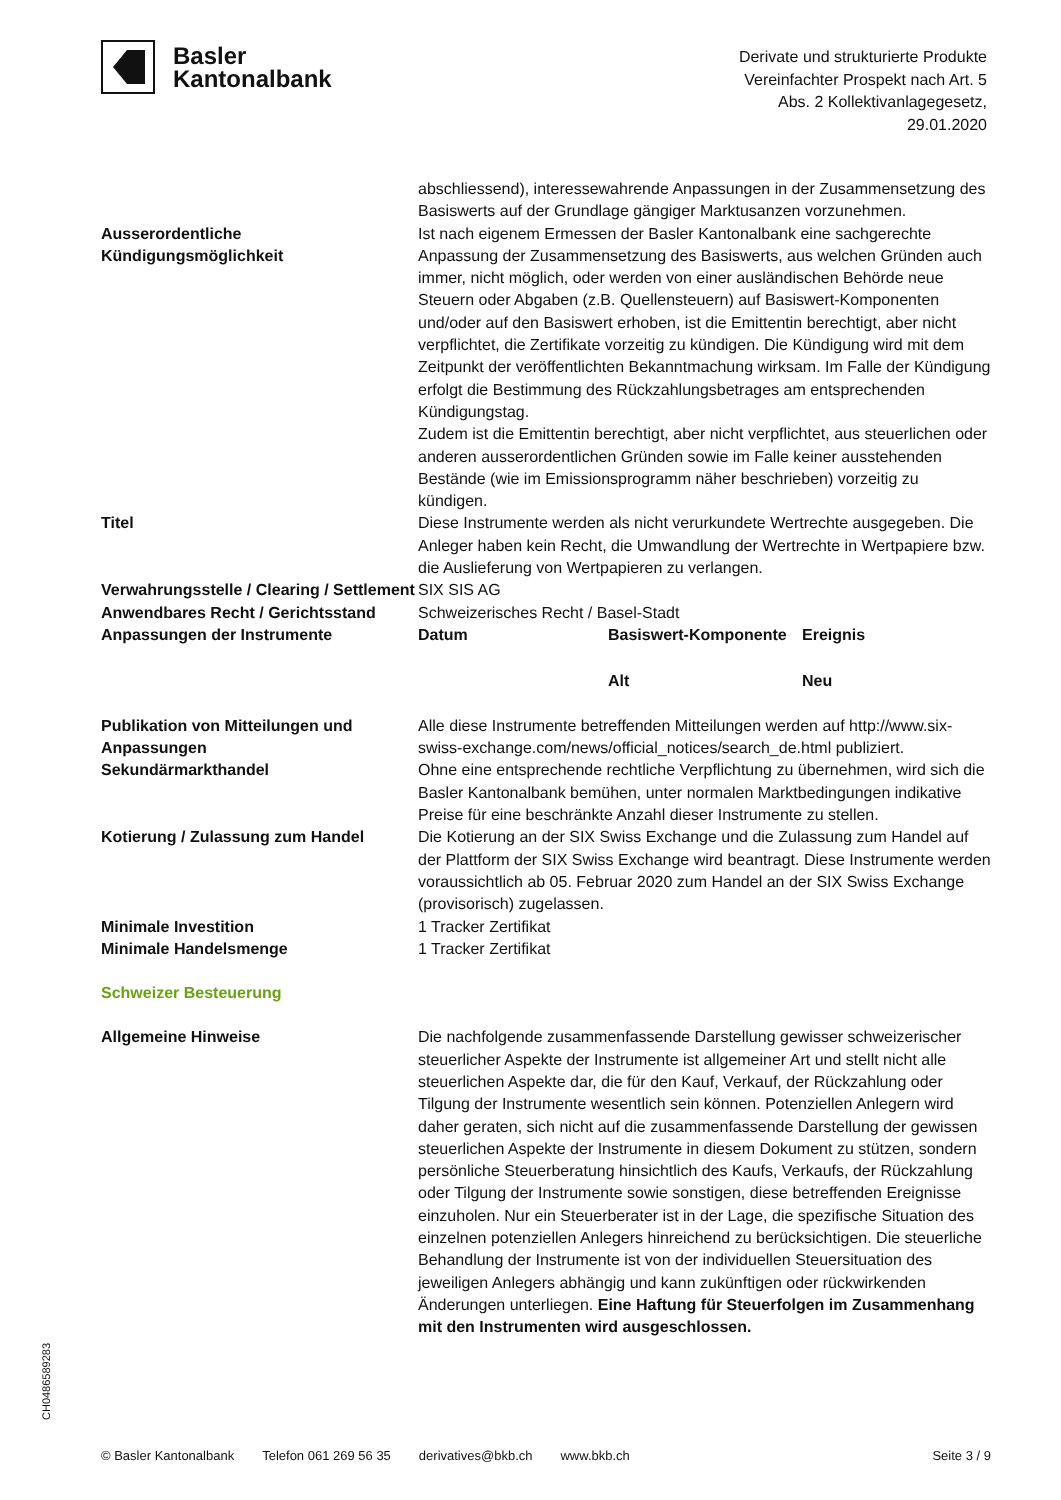Basler
Kantonalbank
Derivate und strukturierte Produkte
Vereinfachter Prospekt nach Art. 5
Abs. 2 Kollektivanlagegesetz,
29.01.2020
| | abschliessend), interessewahrende Anpassungen in der Zusammensetzung des Basiswerts auf der Grundlage gängiger Marktusanzen vorzunehmen. |
| Ausserordentliche Kündigungsmöglichkeit | Ist nach eigenem Ermessen der Basler Kantonalbank eine sachgerechte Anpassung der Zusammensetzung des Basiswerts, aus welchen Gründen auch immer, nicht möglich, oder werden von einer ausländischen Behörde neue Steuern oder Abgaben (z.B. Quellensteuern) auf Basiswert-Komponenten und/oder auf den Basiswert erhoben, ist die Emittentin berechtigt, aber nicht verpflichtet, die Zertifikate vorzeitig zu kündigen. Die Kündigung wird mit dem Zeitpunkt der veröffentlichten Bekanntmachung wirksam. Im Falle der Kündigung erfolgt die Bestimmung des Rückzahlungsbetrages am entsprechenden Kündigungstag. Zudem ist die Emittentin berechtigt, aber nicht verpflichtet, aus steuerlichen oder anderen ausserordentlichen Gründen sowie im Falle keiner ausstehenden Bestände (wie im Emissionsprogramm näher beschrieben) vorzeitig zu kündigen. |
| Titel | Diese Instrumente werden als nicht verurkundete Wertrechte ausgegeben. Die Anleger haben kein Recht, die Umwandlung der Wertrechte in Wertpapiere bzw. die Auslieferung von Wertpapieren zu verlangen. |
| Verwahrungsstelle / Clearing / Settlement | SIX SIS AG |
| Anwendbares Recht / Gerichtsstand | Schweizerisches Recht / Basel-Stadt |
| Anpassungen der Instrumente | / Datum / Basiswert-Komponente / Ereignis / / / Alt / Neu / |
| Publikation von Mitteilungen und Anpassungen | Alle diese Instrumente betreffenden Mitteilungen werden auf http://www.six-swiss-exchange.com/news/official_notices/search_de.html publiziert. |
| Sekundärmarkthandel | Ohne eine entsprechende rechtliche Verpflichtung zu übernehmen, wird sich die Basler Kantonalbank bemühen, unter normalen Marktbedingungen indikative Preise für eine beschränkte Anzahl dieser Instrumente zu stellen. |
| Kotierung / Zulassung zum Handel | Die Kotierung an der SIX Swiss Exchange und die Zulassung zum Handel auf der Plattform der SIX Swiss Exchange wird beantragt. Diese Instrumente werden voraussichtlich ab 05. Februar 2020 zum Handel an der SIX Swiss Exchange (provisorisch) zugelassen. |
| Minimale Investition | 1 Tracker Zertifikat |
| Minimale Handelsmenge | 1 Tracker Zertifikat |
| Schweizer Besteuerung | |
| Allgemeine Hinweise | Die nachfolgende zusammenfassende Darstellung gewisser schweizerischer steuerlicher Aspekte der Instrumente ist allgemeiner Art und stellt nicht alle steuerlichen Aspekte dar, die für den Kauf, Verkauf, der Rückzahlung oder Tilgung der Instrumente wesentlich sein können. Potenziellen Anlegern wird daher geraten, sich nicht auf die zusammenfassende Darstellung der gewissen steuerlichen Aspekte der Instrumente in diesem Dokument zu stützen, sondern persönliche Steuerberatung hinsichtlich des Kaufs, Verkaufs, der Rückzahlung oder Tilgung der Instrumente sowie sonstigen, diese betreffenden Ereignisse einzuholen. Nur ein Steuerberater ist in der Lage, die spezifische Situation des einzelnen potenziellen Anlegers hinreichend zu berücksichtigen. Die steuerliche Behandlung der Instrumente ist von der individuellen Steuersituation des jeweiligen Anlegers abhängig und kann zukünftigen oder rückwirkenden Änderungen unterliegen. Eine Haftung für Steuerfolgen im Zusammenhang mit den Instrumenten wird ausgeschlossen. |
CH0486589283
© Basler Kantonalbank Telefon 061 269 56 35 derivatives@bkb.ch www.bkb.ch Seite 3 / 9